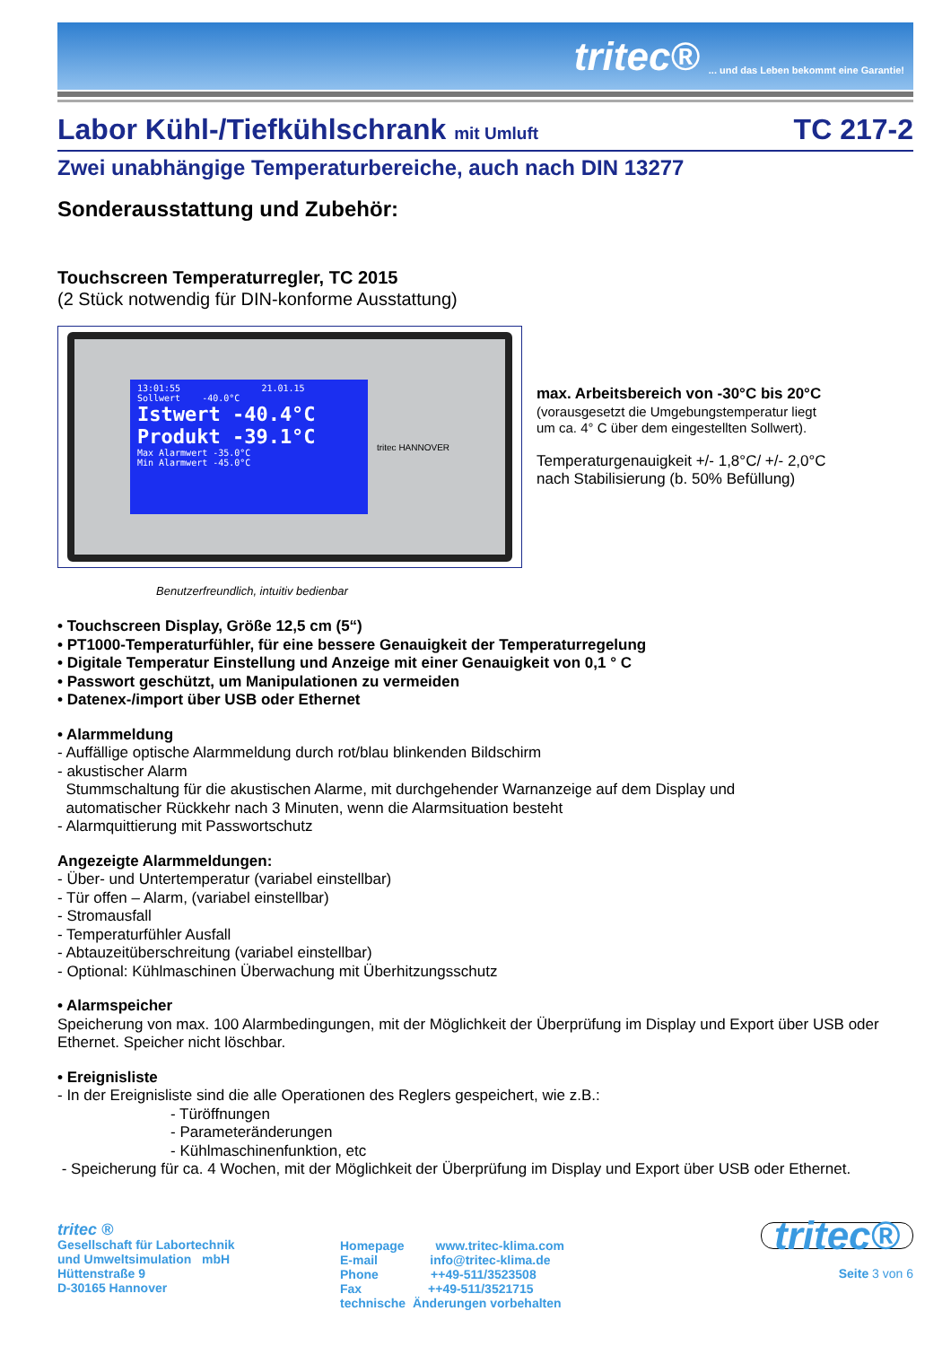tritec®... und das Leben bekommt eine Garantie!
Labor Kühl-/Tiefkühlschrank mit Umluft TC 217-2
Zwei unabhängige Temperaturbereiche, auch nach DIN 13277
Sonderausstattung und Zubehör:
Touchscreen Temperaturregler, TC 2015
(2 Stück notwendig für DIN-konforme Ausstattung)
13:01:55 21.01.15
Sollwert -40.0°C
Istwert -40.4°C
Produkt -39.1°C
Max Alarmwert -35.0°C
Min Alarmwert -45.0°C
tritec HANNOVER
max. Arbeitsbereich von -30°C bis 20°C
(vorausgesetzt die Umgebungstemperatur liegt
um ca. 4° C über dem eingestellten Sollwert).
Temperaturgenauigkeit +/- 1,8°C/ +/- 2,0°C
nach Stabilisierung (b. 50% Befüllung)
Benutzerfreundlich, intuitiv bedienbar
• Touchscreen Display, Größe 12,5 cm (5“)
• PT1000-Temperaturfühler, für eine bessere Genauigkeit der Temperaturregelung
• Digitale Temperatur Einstellung und Anzeige mit einer Genauigkeit von 0,1 ° C
• Passwort geschützt, um Manipulationen zu vermeiden
• Datenex-/import über USB oder Ethernet
• Alarmmeldung
- Auffällige optische Alarmmeldung durch rot/blau blinkenden Bildschirm
- akustischer Alarm
Stummschaltung für die akustischen Alarme, mit durchgehender Warnanzeige auf dem Display und
automatischer Rückkehr nach 3 Minuten, wenn die Alarmsituation besteht
- Alarmquittierung mit Passwortschutz
Angezeigte Alarmmeldungen:
- Über- und Untertemperatur (variabel einstellbar)
- Tür offen – Alarm, (variabel einstellbar)
- Stromausfall
- Temperaturfühler Ausfall
- Abtauzeitüberschreitung (variabel einstellbar)
- Optional: Kühlmaschinen Überwachung mit Überhitzungsschutz
• Alarmspeicher
Speicherung von max. 100 Alarmbedingungen, mit der Möglichkeit der Überprüfung im Display und Export über USB oder Ethernet. Speicher nicht löschbar.
• Ereignisliste
- In der Ereignisliste sind die alle Operationen des Reglers gespeichert, wie z.B.:
- Türöffnungen
- Parameteränderungen
- Kühlmaschinenfunktion, etc
- Speicherung für ca. 4 Wochen, mit der Möglichkeit der Überprüfung im Display und Export über USB oder Ethernet.
tritec ®
Gesellschaft für Labortechnik
und Umweltsimulation mbH
Hüttenstraße 9
D-30165 Hannover
Homepage www.tritec-klima.com
E-mail info@tritec-klima.de
Phone ++49-511/3523508
Fax ++49-511/3521715
technische Änderungen vorbehalten
tritec®
Seite 3 von 6